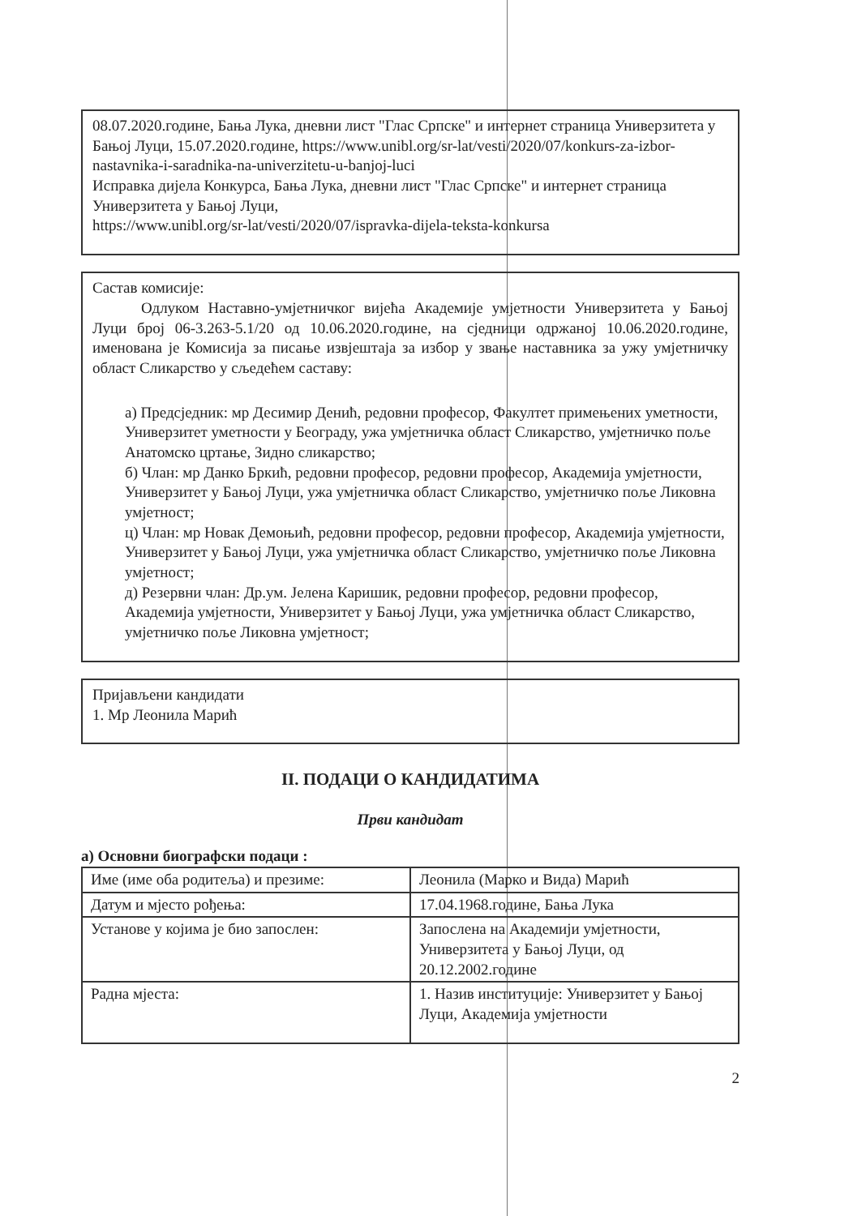08.07.2020.године, Бања Лука, дневни лист "Глас Српске" и интернет страница Универзитета у Бањој Луци, 15.07.2020.године, https://www.unibl.org/sr-lat/vesti/2020/07/konkurs-za-izbor-nastavnika-i-saradnika-na-univerzitetu-u-banjoj-luci
Исправка дијела Конкурса, Бања Лука, дневни лист "Глас Српске" и интернет страница Универзитета у Бањој Луци,
https://www.unibl.org/sr-lat/vesti/2020/07/ispravka-dijela-teksta-konkursa
Састав комисије:
Одлуком Наставно-умјетничког вијећа Академије умјетности Универзитета у Бањој Луци број 06-3.263-5.1/20 од 10.06.2020.године, на сједници одржаној 10.06.2020.године, именована је Комисија за писање извјештаја за избор у звање наставника за ужу умјетничку област Сликарство у сљедећем саставу:
а) Предсједник: мр Десимир Денић, редовни професор, Факултет примењених уметности, Универзитет уметности у Београду, ужа умјетничка област Сликарство, умјетничко поље Анатомско цртање, Зидно сликарство;
б) Члан: мр Данко Бркић, редовни професор, редовни професор, Академија умјетности, Универзитет у Бањој Луци, ужа умјетничка област Сликарство, умјетничко поље Ликовна умјетност;
ц) Члан: мр Новак Демоњић, редовни професор, редовни професор, Академија умјетности, Универзитет у Бањој Луци, ужа умјетничка област Сликарство, умјетничко поље Ликовна умјетност;
д) Резервни члан: Др.ум. Јелена Каришик, редовни професор, редовни професор, Академија умјетности, Универзитет у Бањој Луци, ужа умјетничка област Сликарство, умјетничко поље Ликовна умјетност;
Пријављени кандидати
1. Мр Леонила Марић
II. ПОДАЦИ О КАНДИДАТИМА
Први кандидат
а) Основни биографски подаци :
| Име (име оба родитеља) и презиме: | Леонила (Марко и Вида) Марић |
| Датум и мјесто рођења: | 17.04.1968.године, Бања Лука |
| Установе у којима је био запослен: | Запослена на Академији умјетности, Универзитета у Бањој Луци, од 20.12.2002.године |
| Радна мјеста: | 1. Назив институције: Универзитет у Бањој Луци, Академија умјетности |
2